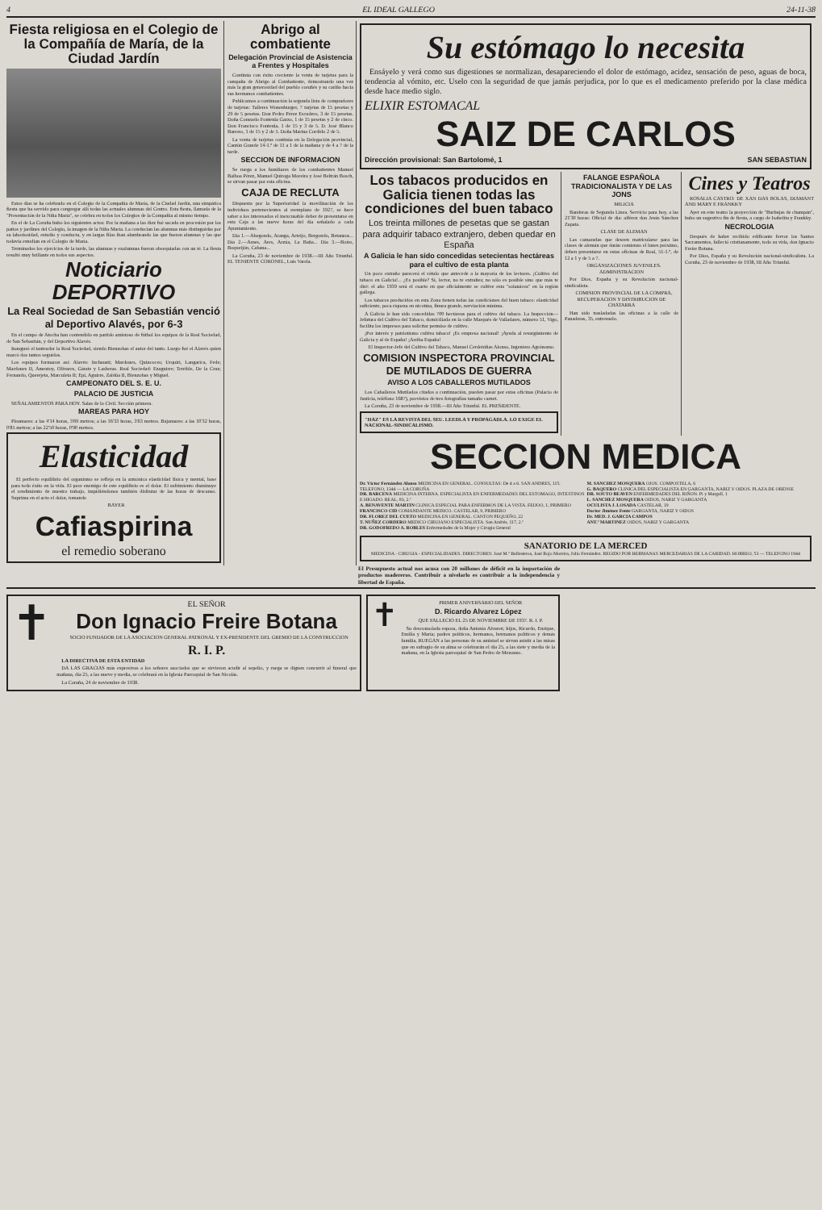4 EL IDEAL GALLEGO 24-11-38
Fiesta religiosa en el Colegio de la Compañía de María, de la Ciudad Jardín
Estos días se ha celebrado en el Colegio de la Compañía de María, de la Ciudad Jardín, una simpática fiesta que ha servido para congregar allí todas las actuales alumnas del Centro. Esta fiesta, llamada de la "Presentación de la Niña María", se celebra en todos los Colegios de la Compañía al mismo tiempo.
En el de La Coruña hubo los siguientes actos: Por la mañana a las diez fué sacada en procesión por los patios y jardines del Colegio, la imagen de la Niña María. La conducían las alumnas más distinguidas por su laboriosidad, estudio y conducta, y en largas filas iban alumbrando las que fueron alumnas y las que todavía estudian en el Colegio de María.
Terminados los ejercicios de la tarde, las alumnas y exalumnas fueron obsequiadas con un té. La fiesta resultó muy brillante en todos sus aspectos.
Noticiario DEPORTIVO
La Real Sociedad de San Sebastián venció al Deportivo Alavés, por 6-3
En el campo de Atocha han contendido en partido amistoso de fútbol los equipos de la Real Sociedad, de San Sebastián, y del Deportivo Alavés.
Inauguró el tanteador la Real Sociedad, siendo Bienzobas el autor del tanto. Luego fué el Alavés quien marcó dos tantos seguidos.
Los equipos formaron así: Alavés: Inchaustí; Mardones, Quincoces; Urquiri, Langarica, Fede; Mardones II, Ameztoy, Olivares, Gárate y Lasheras. Real Sociedad: Ezaguirre; Terrible, De la Cruz; Fernando, Querejeta, Marculeta II; Epi, Aguirre, Zaldúa II, Bienzobas y Miguel.
CAMPEONATO DEL S. E. U.
PALACIO DE JUSTICIA
SEÑALAMIENTOS PARA HOY. Salas de lo Civil. Sección primera.
MAREAS PARA HOY
Pleamares: a las 4'14 horas, 3'69 metros; a las 16'33 horas, 3'63 metros. Bajamares: a las 10'32 horas, 0'85 metros; a las 22'50 horas, 0'90 metros.
Elasticidad
El perfecto equilibrio del organismo se refleja en la armónica elasticidad física y mental, base para todo éxito en la vida. El peor enemigo de este equilibrio es el dolor. El sufrimiento disminuye el rendimiento de nuestro trabajo, impidiéndonos también disfrutar de las horas de descanso. Suprima en el acto el dolor, tomando
BAYER
Cafiaspirina
el remedio soberano
Abrigo al combatiente
Delegación Provincial de Asistencia a Frentes y Hospitales
Continúa con éxito creciente la venta de tarjetas para la campaña de Abrigo al Combatiente, demostrando una vez más la gran generosidad del pueblo coruñés y su cariño hacia sus hermanos combatientes.
Publicamos a continuación la segunda lista de compradores de tarjetas: Talleres Wonenburger, 7 tarjetas de 15 pesetas y 29 de 5 pesetas. Don Pedro Pérez Escudero, 3 de 15 pesetas. Doña Consuelo Fontenla Garzo, 1 de 15 pesetas y 2 de cinco. Don Francisco Fontenla, 1 de 15 y 3 de 5. D. José Blanco Barrero, 1 de 15 y 2 de 5. Doña Marina Cordido 2 de 5.
La venta de tarjetas continúa en la Delegación provincial, Cantón Grande 14-1.º de 11 a 1 de la mañana y de 4 a 7 de la tarde.
SECCION DE INFORMACION
Se ruega a los familiares de los combatientes Manuel Balboa Pérez, Manuel Quiroga Moreira y José Beltrán Bosch, se sirvan pasar por esta oficina.
CAJA DE RECLUTA
Dispuesta por la Superioridad la movilización de los individuos pertenecientes al reemplazo de 1927, se hace saber a los interesados el inexcusable deber de presentarse en esta Caja a las nueve horas del día señalado a cada Ayuntamiento.
Día 1.—Abegondo, Aranga, Arteijo, Bergondo, Betanzos... Día 2.—Ames, Ares, Arzúa, La Baña... Día 3.—Boiro, Boqueijón, Cabana...
La Coruña, 23 de noviembre de 1938.—III Año Triunfal. EL TENIENTE CORONEL, Luis Varela.
Su estómago lo necesita
Ensáyelo y verá como sus digestiones se normalizan, desapareciendo el dolor de estómago, acidez, sensación de peso, aguas de boca, tendencia al vómito, etc. Uselo con la seguridad de que jamás perjudica, por lo que es el medicamento preferido por la clase médica desde hace medio siglo.
ELIXIR ESTOMACAL
SAIZ DE CARLOS
Dirección provisional: San Bartolomé, 1 SAN SEBASTIAN
Los tabacos producidos en Galicia tienen todas las condiciones del buen tabaco
Los treinta millones de pesetas que se gastan para adquirir tabaco extranjero, deben quedar en España
A Galicia le han sido concedidas setecientas hectáreas para el cultivo de esta planta
Un poco extraño parecerá el rótulo que antecede a la mayoría de los lectores. ¡Cultivo del tabaco en Galicia!... ¿Es posible? Sí, lector, no te extrañes; no sólo es posible sino que más te diré: el año 1939 será el cuarto en que oficialmente se cultive esta "solanácea" en la región gallega.
Los tabacos producidos en esta Zona tienen todas las condiciones del buen tabaco: elasticidad suficiente, poca riqueza en nicotina, finura grande, nerviación mínima.
A Galicia le han sido concedidas 700 hectáreas para el cultivo del tabaco. La Inspección—Jefatura del Cultivo del Tabaco, domiciliada en la calle Marqués de Valladares, número 51, Vigo, facilita los impresos para solicitar permiso de cultivo.
¡Por interés y patriotismo cultiva tabaco! ¡Es empresa nacional! ¡Ayuda al resurgimiento de Galicia y al de España! ¡Arriba España!
El Inspector-Jefe del Cultivo del Tabaco, Manuel Cerdeiriñas Alonso, Ingeniero Agrónomo.
COMISION INSPECTORA PROVINCIAL DE MUTILADOS DE GUERRA
AVISO A LOS CABALLEROS MUTILADOS
Los Caballeros Mutilados citados a continuación, pueden pasar por estas oficinas (Palacio de Justicia, teléfono 1687), provistos de tres fotografías tamaño carnet.
La Coruña, 23 de noviembre de 1938.—III Año Triunfal. EL PRESIDENTE.
"HAZ" ES LA REVISTA DEL SEU. LEEDLA Y PROPAGADLA. LO EXIGE EL NACIONAL-SINDICALISMO.
FALANGE ESPAÑOLA TRADICIONALISTA Y DE LAS JONS
MILICIA
Banderas de Segunda Línea. Servicio para hoy, a las 21'30 horas: Oficial de día: alférez don Jesús Sánchez Zapata.
CLASE DE ALEMAN
Las camaradas que deseen matricularse para las clases de alemán que darán comienzo el lunes próximo, deben presentarse en estas oficinas de Real, 51-1.º, de 12 a 1 y de 5 a 7.
ORGANIZACIONES JUVENILES. ADMINISTRACION
Por Dios, España y su Revolución nacional-sindicalista.
COMISION PROVINCIAL DE LA COMPRA, RECUPERACION Y DISTRIBUCION DE CHATARRA
Han sido trasladadas las oficinas a la calle de Panaderas, 35, entresuelo.
Cines y Teatros
ROSALIA CASTRO: DE XAN DAS BOLAS, DIAMANT AND MARY E FRANKKY
Ayer en este teatro la proyección de "Burbujas de champán", hubo un sugestivo fin de fiesta, a cargo de Isabelita y Frankky.
NECROLOGIA
Después de haber recibido edificante fervor los Santos Sacramentos, falleció cristianamente, todo su vida, don Ignacio Freire Botana.
Por Dios, España y su Revolución nacional-sindicalista. La Coruña, 23 de noviembre de 1938, III Año Triunfal.
SECCION MEDICA
Dr. Víctor Fernández Alonso MEDICINA EN GENERAL. CONSULTAS: De 4 a 6. SAN ANDRES, 115. TELEFONO, 1344 — LA CORUÑA
DR. BARCENA MEDICINA INTERNA. ESPECIALISTA EN ENFERMEDADES DEL ESTOMAGO, INTESTINOS E HIGADO. REAL, 83, 2.º
A. BENAVENTE MARTIN CLINICA ESPECIAL PARA ENFERMOS DE LA VISTA. FEIJOO, 1, PRIMERO
FRANCISCO CID COMANDANTE MEDICO. CASTELAR, 9, PRIMERO
DR. FLOREZ DEL CUETO MEDICINA EN GENERAL. CANTON PEQUEÑO, 22
T. NUÑEZ CORDERO MEDICO CIRUJANO ESPECIALISTA. San Andrés, 117, 2.º
DR. GODOFREDO A. ROBLES Enfermedades de la Mujer y Cirugía General
M. SANCHEZ MOSQUERA OJOS. COMPOSTELA, 6
G. BAQUERO CLINICA DEL ESPECIALISTA EN GARGANTA, NARIZ Y OIDOS. PLAZA DE ORENSE
DR. SOUTO BEAVEN ENFERMEDADES DEL RIÑON. Pi y Margall, 1
L. SANCHEZ MOSQUERA OIDOS, NARIZ Y GARGANTA
OCULISTA J. LOSADA CASTELAR, 19
Doctor Jiménez Fente GARGANTA, NARIZ Y OIDOS
Dr. MED. J. GARCIA CAMPOS
ANT.º MARTINEZ OIDOS, NARIZ Y GARGANTA
SANATORIO DE LA MERCED
MEDICINA - CIRUGIA - ESPECIALIDADES. DIRECTORES: José M.ª Ballesteros, José Rojo Moreira, Julio Fernández. REGIDO POR HERMANAS MERCEDARIAS DE LA CARIDAD. HORREO, 53 — TELEFONO 1944
El Presupuesto actual nos acusa con 20 millones de déficit en la importación de productos madereros. Contribuir a nivelarlo es contribuir a la independencia y libertad de España.
✝
EL SEÑOR
Don Ignacio Freire Botana
SOCIO FUNDADOR DE LA ASOCIACION GENERAL PATRONAL Y EX-PRESIDENTE DEL GREMIO DE LA CONSTRUCCION
R. I. P.
LA DIRECTIVA DE ESTA ENTIDAD
DA LAS GRACIAS más expresivas a los señores asociados que se sirvieron acudir al sepelio, y ruega se dignen concurrir al funeral que mañana, día 25, a las nueve y media, se celebrará en la Iglesia Parroquial de San Nicolás.
La Coruña, 24 de noviembre de 1938.
✝
PRIMER ANIVERSARIO DEL SEÑOR
D. Ricardo Alvarez López
QUE FALLECIO EL 25 DE NOVIEMBRE DE 1937. R. I. P.
Su desconsolada esposa, doña Antonia Alvarez; hijos, Ricardo, Enrique, Emilia y María; padres políticos, hermanos, hermanos políticos y demás familia, RUEGAN a las personas de su amistad se sirvan asistir a las misas que en sufragio de su alma se celebrarán el día 25, a las siete y media de la mañana, en la Iglesia parroquial de San Pedro de Mezonzo.